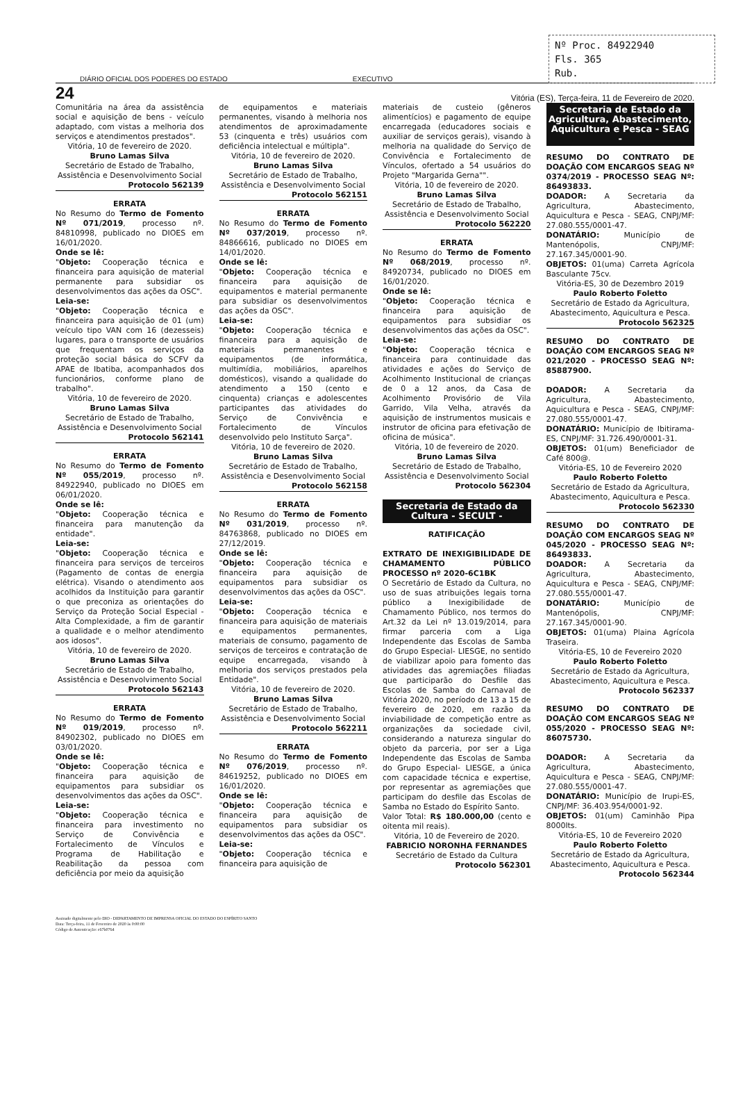Nº Proc. 84922940
Fls. 365
Rub.
DIÁRIO OFICIAL DOS PODERES DO ESTADO EXECUTIVO
24 Vitória (ES), Terça-feira, 11 de Fevereiro de 2020.
Comunitária na área da assistência social e aquisição de bens - veículo adaptado, com vistas a melhoria dos serviços e atendimentos prestados".
Vitória, 10 de fevereiro de 2020.
Bruno Lamas Silva
Secretário de Estado de Trabalho, Assistência e Desenvolvimento Social
Protocolo 562139
ERRATA
No Resumo do Termo de Fomento Nº 071/2019, processo nº. 84810998, publicado no DIOES em 16/01/2020.
Onde se lê:
"Objeto: Cooperação técnica e financeira para aquisição de material permanente para subsidiar os desenvolvimentos das ações da OSC".
Leia-se:
"Objeto: Cooperação técnica e financeira para aquisição de 01 (um) veículo tipo VAN com 16 (dezesseis) lugares, para o transporte de usuários que frequentam os serviços da proteção social básica do SCFV da APAE de Ibatiba, acompanhados dos funcionários, conforme plano de trabalho".
Vitória, 10 de fevereiro de 2020.
Bruno Lamas Silva
Secretário de Estado de Trabalho, Assistência e Desenvolvimento Social
Protocolo 562141
ERRATA
No Resumo do Termo de Fomento Nº 055/2019, processo nº. 84922940, publicado no DIOES em 06/01/2020.
Onde se lê:
"Objeto: Cooperação técnica e financeira para manutenção da entidade".
Leia-se:
"Objeto: Cooperação técnica e financeira para serviços de terceiros (Pagamento de contas de energia elétrica). Visando o atendimento aos acolhidos da Instituição para garantir o que preconiza as orientações do Serviço da Proteção Social Especial - Alta Complexidade, a fim de garantir a qualidade e o melhor atendimento aos idosos".
Vitória, 10 de fevereiro de 2020.
Bruno Lamas Silva
Secretário de Estado de Trabalho, Assistência e Desenvolvimento Social
Protocolo 562143
ERRATA
No Resumo do Termo de Fomento Nº 019/2019, processo nº. 84902302, publicado no DIOES em 03/01/2020.
Onde se lê:
"Objeto: Cooperação técnica e financeira para aquisição de equipamentos para subsidiar os desenvolvimentos das ações da OSC".
Leia-se:
"Objeto: Cooperação técnica e financeira para investimento no Serviço de Convivência e Fortalecimento de Vínculos e Programa de Habilitação e Reabilitação da pessoa com deficiência por meio da aquisição
de equipamentos e materiais permanentes, visando à melhoria nos atendimentos de aproximadamente 53 (cinquenta e três) usuários com deficiência intelectual e múltipla".
Vitória, 10 de fevereiro de 2020.
Bruno Lamas Silva
Secretário de Estado de Trabalho, Assistência e Desenvolvimento Social
Protocolo 562151
ERRATA
No Resumo do Termo de Fomento Nº 037/2019, processo nº. 84866616, publicado no DIOES em 14/01/2020.
Onde se lê:
"Objeto: Cooperação técnica e financeira para aquisição de equipamentos e material permanente para subsidiar os desenvolvimentos das ações da OSC".
Leia-se:
"Objeto: Cooperação técnica e financeira para a aquisição de materiais permanentes e equipamentos (de informática, multimídia, mobiliários, aparelhos domésticos), visando a qualidade do atendimento a 150 (cento e cinquenta) crianças e adolescentes participantes das atividades do Serviço de Convivência e Fortalecimento de Vínculos desenvolvido pelo Instituto Sarça".
Vitória, 10 de fevereiro de 2020.
Bruno Lamas Silva
Secretário de Estado de Trabalho, Assistência e Desenvolvimento Social
Protocolo 562158
ERRATA
No Resumo do Termo de Fomento Nº 031/2019, processo nº. 84763868, publicado no DIOES em 27/12/2019.
Onde se lê:
"Objeto: Cooperação técnica e financeira para aquisição de equipamentos para subsidiar os desenvolvimentos das ações da OSC".
Leia-se:
"Objeto: Cooperação técnica e financeira para aquisição de materiais e equipamentos permanentes, materiais de consumo, pagamento de serviços de terceiros e contratação de equipe encarregada, visando à melhoria dos serviços prestados pela Entidade".
Vitória, 10 de fevereiro de 2020.
Bruno Lamas Silva
Secretário de Estado de Trabalho, Assistência e Desenvolvimento Social
Protocolo 562211
ERRATA
No Resumo do Termo de Fomento Nº 076/2019, processo nº. 84619252, publicado no DIOES em 16/01/2020.
Onde se lê:
"Objeto: Cooperação técnica e financeira para aquisição de equipamentos para subsidiar os desenvolvimentos das ações da OSC".
Leia-se:
"Objeto: Cooperação técnica e financeira para aquisição de
materiais de custeio (gêneros alimentícios) e pagamento de equipe encarregada (educadores sociais e auxiliar de serviços gerais), visando à melhoria na qualidade do Serviço de Convivência e Fortalecimento de Vínculos, ofertado a 54 usuários do Projeto "Margarida Gerna"".
Vitória, 10 de fevereiro de 2020.
Bruno Lamas Silva
Secretário de Estado de Trabalho, Assistência e Desenvolvimento Social
Protocolo 562220
ERRATA
No Resumo do Termo de Fomento Nº 068/2019, processo nº. 84920734, publicado no DIOES em 16/01/2020.
Onde se lê:
"Objeto: Cooperação técnica e financeira para aquisição de equipamentos para subsidiar os desenvolvimentos das ações da OSC".
Leia-se:
"Objeto: Cooperação técnica e financeira para continuidade das atividades e ações do Serviço de Acolhimento Institucional de crianças de 0 a 12 anos, da Casa de Acolhimento Provisório de Vila Garrido, Vila Velha, através da aquisição de instrumentos musicais e instrutor de oficina para efetivação de oficina de música".
Vitória, 10 de fevereiro de 2020.
Bruno Lamas Silva
Secretário de Estado de Trabalho, Assistência e Desenvolvimento Social
Protocolo 562304
Secretaria de Estado da Cultura - SECULT -
RATIFICAÇÃO
EXTRATO DE INEXIGIBILIDADE DE CHAMAMENTO PÚBLICO PROCESSO nº 2020-6C1BK
O Secretário de Estado da Cultura, no uso de suas atribuições legais torna público a Inexigibilidade de Chamamento Público, nos termos do Art.32 da Lei nº 13.019/2014, para firmar parceria com a Liga Independente das Escolas de Samba do Grupo Especial- LIESGE, no sentido de viabilizar apoio para fomento das atividades das agremiações filiadas que participarão do Desfile das Escolas de Samba do Carnaval de Vitória 2020, no período de 13 a 15 de fevereiro de 2020, em razão da inviabilidade de competição entre as organizações da sociedade civil, considerando a natureza singular do objeto da parceria, por ser a Liga Independente das Escolas de Samba do Grupo Especial- LIESGE, a única com capacidade técnica e expertise, por representar as agremiações que participam do desfile das Escolas de Samba no Estado do Espírito Santo.
Valor Total: R$ 180.000,00 (cento e oitenta mil reais).
Vitória, 10 de Fevereiro de 2020.
FABRICIO NORONHA FERNANDES
Secretário de Estado da Cultura
Protocolo 562301
Secretaria de Estado da Agricultura, Abastecimento, Aquicultura e Pesca - SEAG -
RESUMO DO CONTRATO DE DOAÇÃO COM ENCARGOS SEAG Nº 0374/2019 - PROCESSO SEAG Nº: 86493833.
DOADOR: A Secretaria da Agricultura, Abastecimento, Aquicultura e Pesca - SEAG, CNPJ/MF: 27.080.555/0001-47.
DONATÁRIO: Município de Mantenópolis, CNPJ/MF: 27.167.345/0001-90.
OBJETOS: 01(uma) Carreta Agrícola Basculante 75cv.
Vitória-ES, 30 de Dezembro 2019
Paulo Roberto Foletto
Secretário de Estado da Agricultura, Abastecimento, Aquicultura e Pesca.
Protocolo 562325
RESUMO DO CONTRATO DE DOAÇÃO COM ENCARGOS SEAG Nº 021/2020 - PROCESSO SEAG Nº: 85887900.
DOADOR: A Secretaria da Agricultura, Abastecimento, Aquicultura e Pesca - SEAG, CNPJ/MF: 27.080.555/0001-47.
DONATÁRIO: Município de Ibitirama-ES, CNPJ/MF: 31.726.490/0001-31.
OBJETOS: 01(um) Beneficiador de Café 800@.
Vitória-ES, 10 de Fevereiro 2020
Paulo Roberto Foletto
Secretário de Estado da Agricultura, Abastecimento, Aquicultura e Pesca.
Protocolo 562330
RESUMO DO CONTRATO DE DOAÇÃO COM ENCARGOS SEAG Nº 045/2020 - PROCESSO SEAG Nº: 86493833.
DOADOR: A Secretaria da Agricultura, Abastecimento, Aquicultura e Pesca - SEAG, CNPJ/MF: 27.080.555/0001-47.
DONATÁRIO: Município de Mantenópolis, CNPJ/MF: 27.167.345/0001-90.
OBJETOS: 01(uma) Plaina Agrícola Traseira.
Vitória-ES, 10 de Fevereiro 2020
Paulo Roberto Foletto
Secretário de Estado da Agricultura, Abastecimento, Aquicultura e Pesca.
Protocolo 562337
RESUMO DO CONTRATO DE DOAÇÃO COM ENCARGOS SEAG Nº 055/2020 - PROCESSO SEAG Nº: 86075730.
DOADOR: A Secretaria da Agricultura, Abastecimento, Aquicultura e Pesca - SEAG, CNPJ/MF: 27.080.555/0001-47.
DONATÁRIO: Município de Irupi-ES, CNPJ/MF: 36.403.954/0001-92.
OBJETOS: 01(um) Caminhão Pipa 8000lts.
Vitória-ES, 10 de Fevereiro 2020
Paulo Roberto Foletto
Secretário de Estado da Agricultura, Abastecimento, Aquicultura e Pesca.
Protocolo 562344
Assinado digitalmente pelo DIO - DEPARTAMENTO DE IMPRENSA OFICIAL DO ESTADO DO ESPÍRITO SANTO
Data: Terça-feira, 11 de Fevereiro de 2020 às 0:00:00
Código de Autenticação: e67b0764